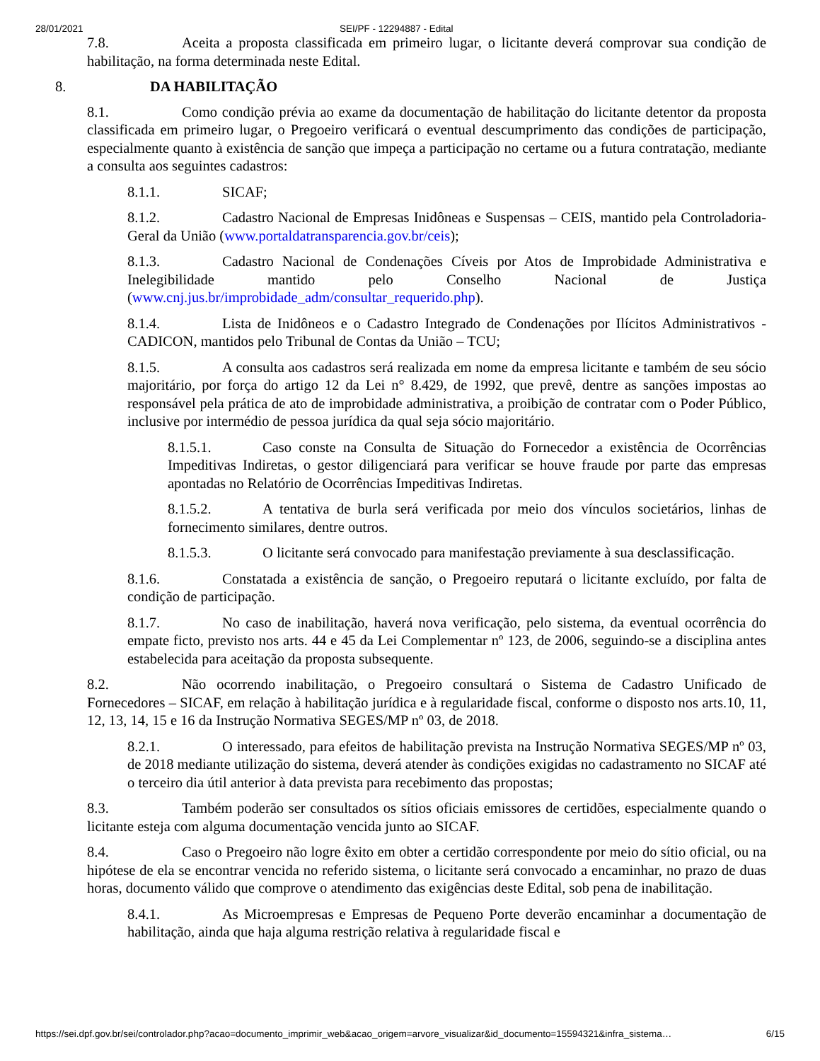28/01/2021 SEI/PF - 12294887 - Edital
7.8. Aceita a proposta classificada em primeiro lugar, o licitante deverá comprovar sua condição de habilitação, na forma determinada neste Edital.
8. DA HABILITAÇÃO
8.1. Como condição prévia ao exame da documentação de habilitação do licitante detentor da proposta classificada em primeiro lugar, o Pregoeiro verificará o eventual descumprimento das condições de participação, especialmente quanto à existência de sanção que impeça a participação no certame ou a futura contratação, mediante a consulta aos seguintes cadastros:
8.1.1. SICAF;
8.1.2. Cadastro Nacional de Empresas Inidôneas e Suspensas – CEIS, mantido pela Controladoria-Geral da União (www.portaldatransparencia.gov.br/ceis);
8.1.3. Cadastro Nacional de Condenações Cíveis por Atos de Improbidade Administrativa e Inelegibilidade mantido pelo Conselho Nacional de Justiça (www.cnj.jus.br/improbidade_adm/consultar_requerido.php).
8.1.4. Lista de Inidôneos e o Cadastro Integrado de Condenações por Ilícitos Administrativos - CADICON, mantidos pelo Tribunal de Contas da União – TCU;
8.1.5. A consulta aos cadastros será realizada em nome da empresa licitante e também de seu sócio majoritário, por força do artigo 12 da Lei n° 8.429, de 1992, que prevê, dentre as sanções impostas ao responsável pela prática de ato de improbidade administrativa, a proibição de contratar com o Poder Público, inclusive por intermédio de pessoa jurídica da qual seja sócio majoritário.
8.1.5.1. Caso conste na Consulta de Situação do Fornecedor a existência de Ocorrências Impeditivas Indiretas, o gestor diligenciará para verificar se houve fraude por parte das empresas apontadas no Relatório de Ocorrências Impeditivas Indiretas.
8.1.5.2. A tentativa de burla será verificada por meio dos vínculos societários, linhas de fornecimento similares, dentre outros.
8.1.5.3. O licitante será convocado para manifestação previamente à sua desclassificação.
8.1.6. Constatada a existência de sanção, o Pregoeiro reputará o licitante excluído, por falta de condição de participação.
8.1.7. No caso de inabilitação, haverá nova verificação, pelo sistema, da eventual ocorrência do empate ficto, previsto nos arts. 44 e 45 da Lei Complementar nº 123, de 2006, seguindo-se a disciplina antes estabelecida para aceitação da proposta subsequente.
8.2. Não ocorrendo inabilitação, o Pregoeiro consultará o Sistema de Cadastro Unificado de Fornecedores – SICAF, em relação à habilitação jurídica e à regularidade fiscal, conforme o disposto nos arts.10, 11, 12, 13, 14, 15 e 16 da Instrução Normativa SEGES/MP nº 03, de 2018.
8.2.1. O interessado, para efeitos de habilitação prevista na Instrução Normativa SEGES/MP nº 03, de 2018 mediante utilização do sistema, deverá atender às condições exigidas no cadastramento no SICAF até o terceiro dia útil anterior à data prevista para recebimento das propostas;
8.3. Também poderão ser consultados os sítios oficiais emissores de certidões, especialmente quando o licitante esteja com alguma documentação vencida junto ao SICAF.
8.4. Caso o Pregoeiro não logre êxito em obter a certidão correspondente por meio do sítio oficial, ou na hipótese de ela se encontrar vencida no referido sistema, o licitante será convocado a encaminhar, no prazo de duas horas, documento válido que comprove o atendimento das exigências deste Edital, sob pena de inabilitação.
8.4.1. As Microempresas e Empresas de Pequeno Porte deverão encaminhar a documentação de habilitação, ainda que haja alguma restrição relativa à regularidade fiscal e
https://sei.dpf.gov.br/sei/controlador.php?acao=documento_imprimir_web&acao_origem=arvore_visualizar&id_documento=15594321&infra_sistema… 6/15